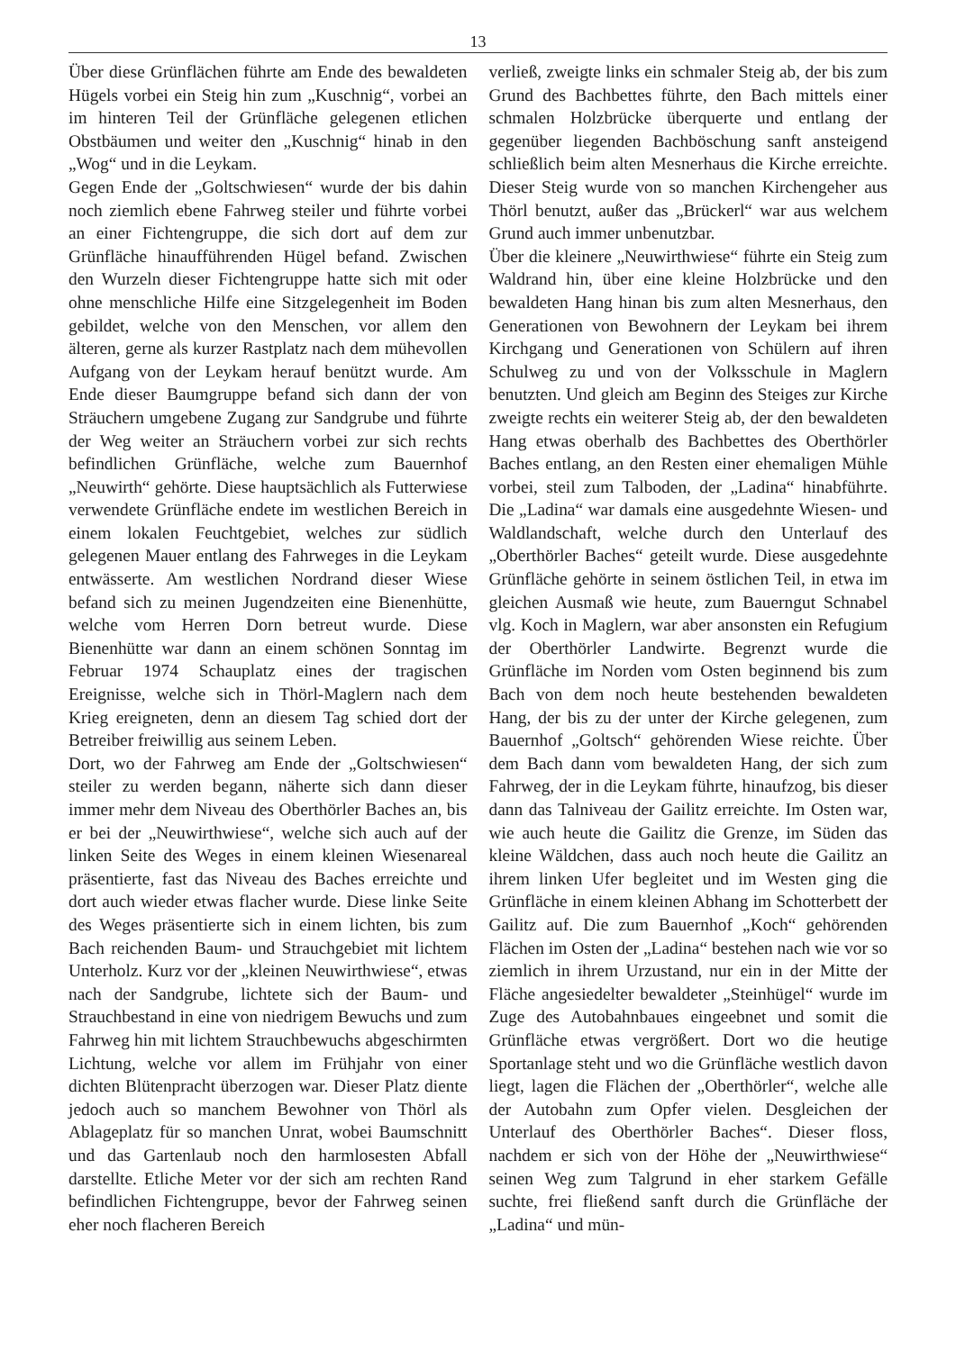13
Über diese Grünflächen führte am Ende des bewaldeten Hügels vorbei ein Steig hin zum „Kuschnig“, vorbei an im hinteren Teil der Grünfläche gelegenen etlichen Obstbäumen und weiter den „Kuschnig“ hinab in den „Wog“ und in die Leykam.
Gegen Ende der „Goltschwiesen“ wurde der bis dahin noch ziemlich ebene Fahrweg steiler und führte vorbei an einer Fichtengruppe, die sich dort auf dem zur Grünfläche hinaufführenden Hügel befand. Zwischen den Wurzeln dieser Fichtengruppe hatte sich mit oder ohne menschliche Hilfe eine Sitzgelegenheit im Boden gebildet, welche von den Menschen, vor allem den älteren, gerne als kurzer Rastplatz nach dem mühevollen Aufgang von der Leykam herauf benützt wurde. Am Ende dieser Baumgruppe befand sich dann der von Sträuchern umgebene Zugang zur Sandgrube und führte der Weg weiter an Sträuchern vorbei zur sich rechts befindlichen Grünfläche, welche zum Bauernhof „Neuwirth“ gehörte. Diese hauptsächlich als Futterwiese verwendete Grünfläche endete im westlichen Bereich in einem lokalen Feuchtgebiet, welches zur südlich gelegenen Mauer entlang des Fahrweges in die Leykam entwässerte. Am westlichen Nordrand dieser Wiese befand sich zu meinen Jugendzeiten eine Bienenhütte, welche vom Herren Dorn betreut wurde. Diese Bienenhütte war dann an einem schönen Sonntag im Februar 1974 Schauplatz eines der tragischen Ereignisse, welche sich in Thörl-Maglern nach dem Krieg ereigneten, denn an diesem Tag schied dort der Betreiber freiwillig aus seinem Leben.
Dort, wo der Fahrweg am Ende der „Goltschwiesen“ steiler zu werden begann, näherte sich dann dieser immer mehr dem Niveau des Oberthörler Baches an, bis er bei der „Neuwirthwiese“, welche sich auch auf der linken Seite des Weges in einem kleinen Wiesenareal präsentierte, fast das Niveau des Baches erreichte und dort auch wieder etwas flacher wurde. Diese linke Seite des Weges präsentierte sich in einem lichten, bis zum Bach reichenden Baum- und Strauchgebiet mit lichtem Unterholz. Kurz vor der „kleinen Neuwirthwiese“, etwas nach der Sandgrube, lichtete sich der Baum- und Strauchbestand in eine von niedrigem Bewuchs und zum Fahrweg hin mit lichtem Strauchbewuchs abgeschirmten Lichtung, welche vor allem im Frühjahr von einer dichten Blütenpracht überzogen war. Dieser Platz diente jedoch auch so manchem Bewohner von Thörl als Ablageplatz für so manchen Unrat, wobei Baumschnitt und das Gartenlaub noch den harmlosesten Abfall darstellte. Etliche Meter vor der sich am rechten Rand befindlichen Fichtengruppe, bevor der Fahrweg seinen eher noch flacheren Bereich
verließ, zweigte links ein schmaler Steig ab, der bis zum Grund des Bachbettes führte, den Bach mittels einer schmalen Holzbrücke überquerte und entlang der gegenüber liegenden Bachböschung sanft ansteigend schließlich beim alten Mesnerhaus die Kirche erreichte. Dieser Steig wurde von so manchen Kirchengeher aus Thörl benutzt, außer das „Brückerl“ war aus welchem Grund auch immer unbenutzbar.
Über die kleinere „Neuwirthwiese“ führte ein Steig zum Waldrand hin, über eine kleine Holzbrücke und den bewaldeten Hang hinan bis zum alten Mesnerhaus, den Generationen von Bewohnern der Leykam bei ihrem Kirchgang und Generationen von Schülern auf ihren Schulweg zu und von der Volksschule in Maglern benutzten. Und gleich am Beginn des Steiges zur Kirche zweigte rechts ein weiterer Steig ab, der den bewaldeten Hang etwas oberhalb des Bachbettes des Oberthörler Baches entlang, an den Resten einer ehemaligen Mühle vorbei, steil zum Talboden, der „Ladina“ hinabführte. Die „Ladina“ war damals eine ausgedehnte Wiesen- und Waldlandschaft, welche durch den Unterlauf des „Oberthörler Baches“ geteilt wurde. Diese ausgedehnte Grünfläche gehörte in seinem östlichen Teil, in etwa im gleichen Ausmaß wie heute, zum Bauerngut Schnabel vlg. Koch in Maglern, war aber ansonsten ein Refugium der Oberthörler Landwirte. Begrenzt wurde die Grünfläche im Norden vom Osten beginnend bis zum Bach von dem noch heute bestehenden bewaldeten Hang, der bis zu der unter der Kirche gelegenen, zum Bauernhof „Goltsch“ gehörenden Wiese reichte. Über dem Bach dann vom bewaldeten Hang, der sich zum Fahrweg, der in die Leykam führte, hinaufzog, bis dieser dann das Talniveau der Gailitz erreichte. Im Osten war, wie auch heute die Gailitz die Grenze, im Süden das kleine Wäldchen, dass auch noch heute die Gailitz an ihrem linken Ufer begleitet und im Westen ging die Grünfläche in einem kleinen Abhang im Schotterbett der Gailitz auf. Die zum Bauernhof „Koch“ gehörenden Flächen im Osten der „Ladina“ bestehen nach wie vor so ziemlich in ihrem Urzustand, nur ein in der Mitte der Fläche angesiedelter bewaldeter „Steinhügel“ wurde im Zuge des Autobahnbaues eingeebnet und somit die Grünfläche etwas vergrößert. Dort wo die heutige Sportanlage steht und wo die Grünfläche westlich davon liegt, lagen die Flächen der „Oberthörler“, welche alle der Autobahn zum Opfer vielen. Desgleichen der Unterlauf des Oberthörler Baches“. Dieser floss, nachdem er sich von der Höhe der „Neuwirthwiese“ seinen Weg zum Talgrund in eher starkem Gefälle suchte, frei fließend sanft durch die Grünfläche der „Ladina“ und mün-